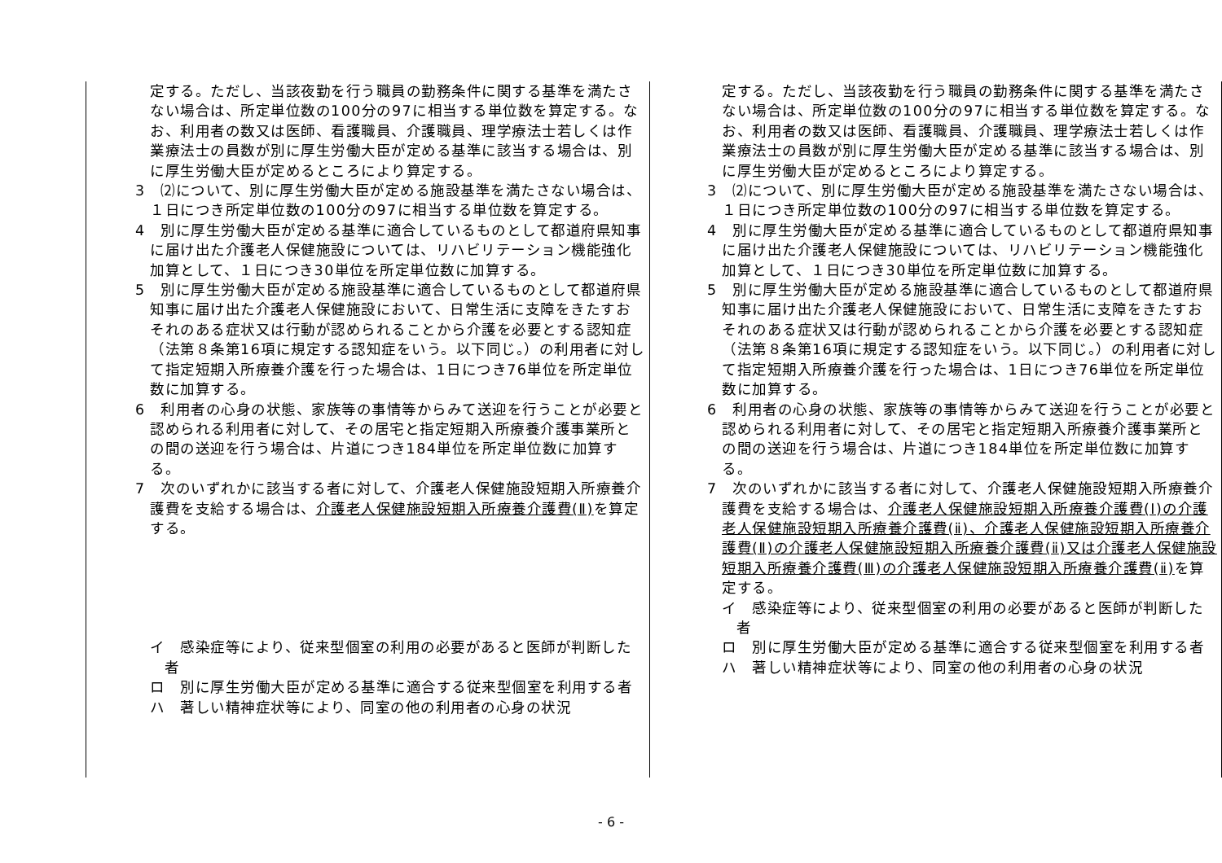| 定する。ただし、当該夜勤を行う職員の勤務条件に関する基準を満たさない場合は、所定単位数の100分の97に相当する単位数を算定する。なお、利用者の数又は医師、看護職員、介護職員、理学療法士若しくは作業療法士の員数が別に厚生労働大臣が定める基準に該当する場合は、別に厚生労働大臣が定めるところにより算定する。 3 ⑵について、別に厚生労働大臣が定める施設基準を満たさない場合は、１日につき所定単位数の100分の97に相当する単位数を算定する。 4 別に厚生労働大臣が定める基準に適合しているものとして都道府県知事に届け出た介護老人保健施設については、リハビリテーション機能強化加算として、１日につき30単位を所定単位数に加算する。 5 別に厚生労働大臣が定める施設基準に適合しているものとして都道府県知事に届け出た介護老人保健施設において、日常生活に支障をきたすおそれのある症状又は行動が認められることから介護を必要とする認知症（法第８条第16項に規定する認知症をいう。以下同じ。）の利用者に対して指定短期入所療養介護を行った場合は、1日につき76単位を所定単位数に加算する。 6 利用者の心身の状態、家族等の事情等からみて送迎を行うことが必要と認められる利用者に対して、その居宅と指定短期入所療養介護事業所との間の送迎を行う場合は、片道につき184単位を所定単位数に加算する。 7 次のいずれかに該当する者に対して、介護老人保健施設短期入所療養介護費を支給する場合は、 介護老人保健施設短期入所療養介護費(Ⅱ) を算定する。 イ 感染症等により、従来型個室の利用の必要があると医師が判断した者 ロ 別に厚生労働大臣が定める基準に適合する従来型個室を利用する者 ハ 著しい精神症状等により、同室の他の利用者の心身の状況 | 定する。ただし、当該夜勤を行う職員の勤務条件に関する基準を満たさない場合は、所定単位数の100分の97に相当する単位数を算定する。なお、利用者の数又は医師、看護職員、介護職員、理学療法士若しくは作業療法士の員数が別に厚生労働大臣が定める基準に該当する場合は、別に厚生労働大臣が定めるところにより算定する。 3 ⑵について、別に厚生労働大臣が定める施設基準を満たさない場合は、１日につき所定単位数の100分の97に相当する単位数を算定する。 4 別に厚生労働大臣が定める基準に適合しているものとして都道府県知事に届け出た介護老人保健施設については、リハビリテーション機能強化加算として、１日につき30単位を所定単位数に加算する。 5 別に厚生労働大臣が定める施設基準に適合しているものとして都道府県知事に届け出た介護老人保健施設において、日常生活に支障をきたすおそれのある症状又は行動が認められることから介護を必要とする認知症（法第８条第16項に規定する認知症をいう。以下同じ。）の利用者に対して指定短期入所療養介護を行った場合は、1日につき76単位を所定単位数に加算する。 6 利用者の心身の状態、家族等の事情等からみて送迎を行うことが必要と認められる利用者に対して、その居宅と指定短期入所療養介護事業所との間の送迎を行う場合は、片道につき184単位を所定単位数に加算する。 7 次のいずれかに該当する者に対して、介護老人保健施設短期入所療養介護費を支給する場合は、 介護老人保健施設短期入所療養介護費(Ⅰ)の介護老人保健施設短期入所療養介護費(ⅱ)、介護老人保健施設短期入所療養介護費(Ⅱ)の介護老人保健施設短期入所療養介護費(ⅱ)又は介護老人保健施設短期入所療養介護費(Ⅲ)の介護老人保健施設短期入所療養介護費(ⅱ) を算定する。 イ 感染症等により、従来型個室の利用の必要があると医師が判断した者 ロ 別に厚生労働大臣が定める基準に適合する従来型個室を利用する者 ハ 著しい精神症状等により、同室の他の利用者の心身の状況 |
- 6 -